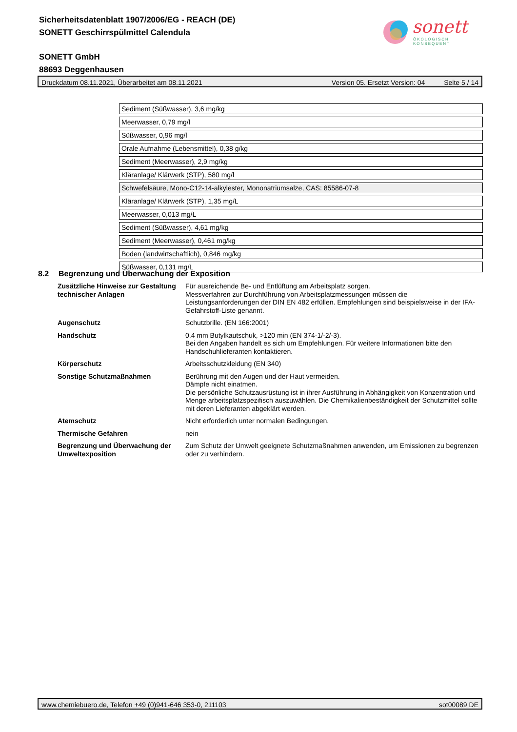Sicherheitsdatenblatt 1907/2006/EG - REACH (DE)
SONETT Geschirrspülmittel Calendula
SONETT GmbH
88693 Deggenhausen
sonett
ÖKOLOGISCH KONSEQUENT
Druckdatum 08.11.2021, Überarbeitet am 08.11.2021 Version 05. Ersetzt Version: 04 Seite 5 / 14
| Sediment (Süßwasser), 3,6 mg/kg |
| Meerwasser, 0,79 mg/l |
| Süßwasser, 0,96 mg/l |
| Orale Aufnahme (Lebensmittel), 0,38 g/kg |
| Sediment (Meerwasser), 2,9 mg/kg |
| Kläranlage/ Klärwerk (STP), 580 mg/l |
| Schwefelsäure, Mono-C12-14-alkylester, Mononatriumsalze, CAS: 85586-07-8 |
| Kläranlage/ Klärwerk (STP), 1,35 mg/L |
| Meerwasser, 0,013 mg/L |
| Sediment (Süßwasser), 4,61 mg/kg |
| Sediment (Meerwasser), 0,461 mg/kg |
| Boden (landwirtschaftlich), 0,846 mg/kg |
| Süßwasser, 0,131 mg/L |
8.2 Begrenzung und Überwachung der Exposition
| Zusätzliche Hinweise zur Gestaltung technischer Anlagen | Für ausreichende Be- und Entlüftung am Arbeitsplatz sorgen. Messverfahren zur Durchführung von Arbeitsplatzmessungen müssen die Leistungsanforderungen der DIN EN 482 erfüllen. Empfehlungen sind beispielsweise in der IFA-Gefahrstoff-Liste genannt. |
| Augenschutz | Schutzbrille. (EN 166:2001) |
| Handschutz | 0,4 mm Butylkautschuk, >120 min (EN 374-1/-2/-3). Bei den Angaben handelt es sich um Empfehlungen. Für weitere Informationen bitte den Handschuhlieferanten kontaktieren. |
| Körperschutz | Arbeitsschutzkleidung (EN 340) |
| Sonstige Schutzmaßnahmen | Berührung mit den Augen und der Haut vermeiden. Dämpfe nicht einatmen. Die persönliche Schutzausrüstung ist in ihrer Ausführung in Abhängigkeit von Konzentration und Menge arbeitsplatzspezifisch auszuwählen. Die Chemikalienbeständigkeit der Schutzmittel sollte mit deren Lieferanten abgeklärt werden. |
| Atemschutz | Nicht erforderlich unter normalen Bedingungen. |
| Thermische Gefahren | nein |
| Begrenzung und Überwachung der Umweltexposition | Zum Schutz der Umwelt geeignete Schutzmaßnahmen anwenden, um Emissionen zu begrenzen oder zu verhindern. |
www.chemiebuero.de, Telefon +49 (0)941-646 353-0, 211103 sot00089 DE